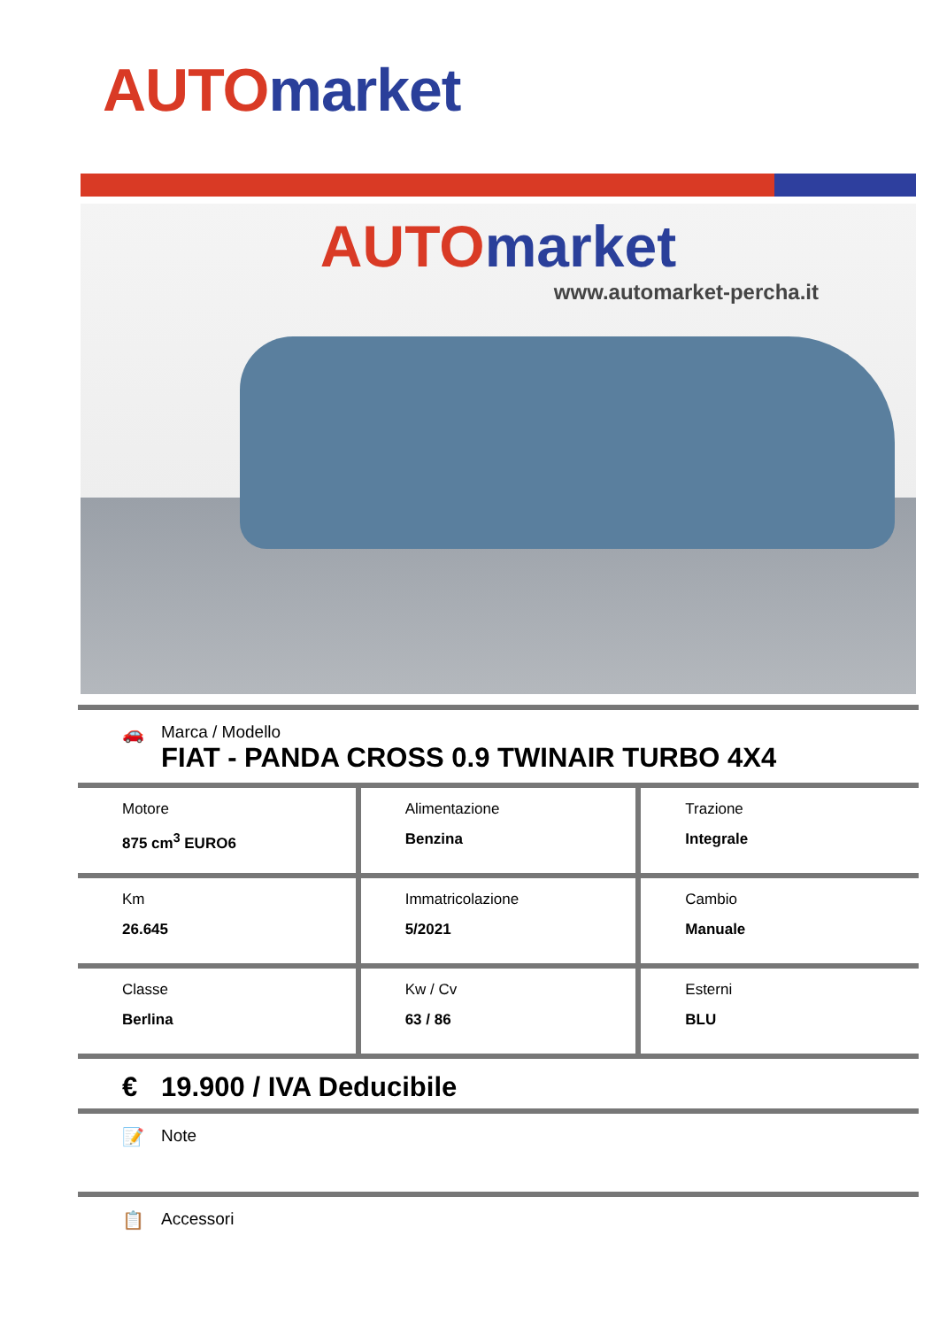AUTO market
AUTO market
www.automarket-percha.it
🚗 Marca / Modello
FIAT - PANDA CROSS 0.9 TWINAIR TURBO 4X4
| Motore 875 cm<sup>3</sup> EURO6 | Alimentazione Benzina | Trazione Integrale |
| Km 26.645 | Immatricolazione 5/2021 | Cambio Manuale |
| Classe Berlina | Kw / Cv 63 / 86 | Esterni BLU |
€ 19.900 / IVA Deducibile
📝 Note
📋 Accessori